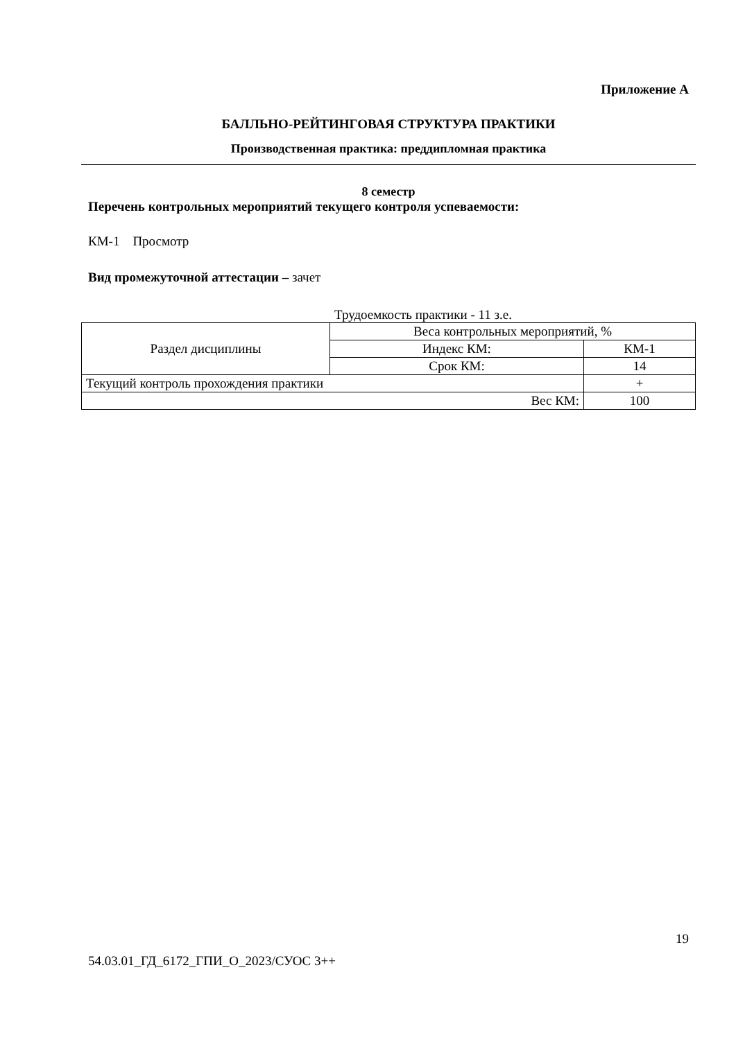Приложение А
БАЛЛЬНО-РЕЙТИНГОВАЯ СТРУКТУРА ПРАКТИКИ
Производственная практика: преддипломная практика
8 семестр
Перечень контрольных мероприятий текущего контроля успеваемости:
КМ-1 Просмотр
Вид промежуточной аттестации – зачет
Трудоемкость практики - 11 з.е.
| Раздел дисциплины | Веса контрольных мероприятий, % | |
| | Индекс КМ: | КМ-1 |
| | Срок КМ: | 14 |
| Текущий контроль прохождения практики | | + |
| Вес КМ: | | 100 |
19
54.03.01_ГД_6172_ГПИ_О_2023/СУОС 3++